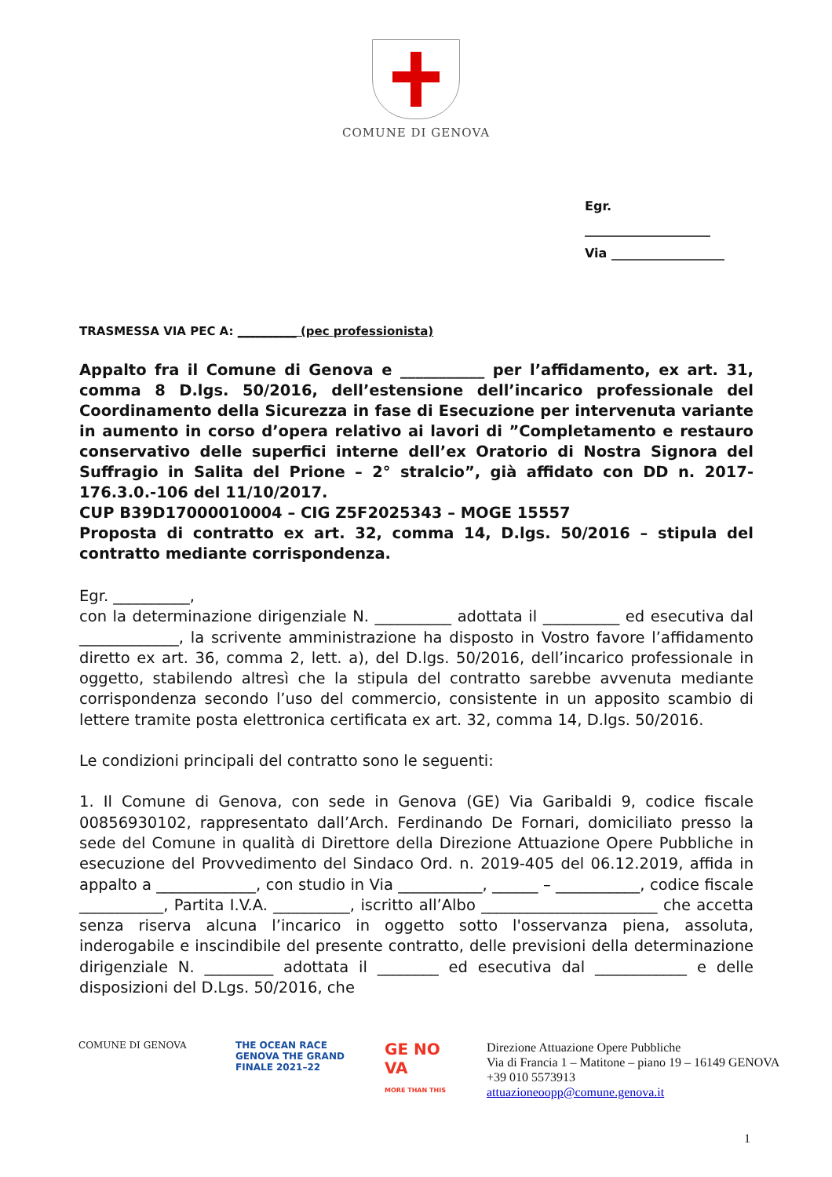COMUNE DI GENOVA
Egr.
____________________
Via __________________
TRASMESSA VIA PEC A: __________ (pec professionista)
Appalto fra il Comune di Genova e ___________ per l’affidamento, ex art. 31, comma 8 D.lgs. 50/2016, dell’estensione dell’incarico professionale del Coordinamento della Sicurezza in fase di Esecuzione per intervenuta variante in aumento in corso d’opera relativo ai lavori di ”Completamento e restauro conservativo delle superfici interne dell’ex Oratorio di Nostra Signora del Suffragio in Salita del Prione – 2° stralcio”, già affidato con DD n. 2017-176.3.0.-106 del 11/10/2017.
CUP B39D17000010004 – CIG Z5F2025343 – MOGE 15557
Proposta di contratto ex art. 32, comma 14, D.lgs. 50/2016 – stipula del contratto mediante corrispondenza.
Egr. __________,
con la determinazione dirigenziale N. __________ adottata il __________ ed esecutiva dal _____________, la scrivente amministrazione ha disposto in Vostro favore l’affidamento diretto ex art. 36, comma 2, lett. a), del D.lgs. 50/2016, dell’incarico professionale in oggetto, stabilendo altresì che la stipula del contratto sarebbe avvenuta mediante corrispondenza secondo l’uso del commercio, consistente in un apposito scambio di lettere tramite posta elettronica certificata ex art. 32, comma 14, D.lgs. 50/2016.
Le condizioni principali del contratto sono le seguenti:
1. Il Comune di Genova, con sede in Genova (GE) Via Garibaldi 9, codice fiscale 00856930102, rappresentato dall’Arch. Ferdinando De Fornari, domiciliato presso la sede del Comune in qualità di Direttore della Direzione Attuazione Opere Pubbliche in esecuzione del Provvedimento del Sindaco Ord. n. 2019-405 del 06.12.2019, affida in appalto a _____________, con studio in Via ___________, ______ – ___________, codice fiscale ___________, Partita I.V.A. __________, iscritto all’Albo _______________________ che accetta senza riserva alcuna l’incarico in oggetto sotto l'osservanza piena, assoluta, inderogabile e inscindibile del presente contratto, delle previsioni della determinazione dirigenziale N. _________ adottata il ________ ed esecutiva dal ____________ e delle disposizioni del D.Lgs. 50/2016, che
COMUNE DI GENOVA THE OCEAN RACE
GENOVA THE GRAND FINALE 2021–22
GE NO VA
MORE THAN THIS
Direzione Attuazione Opere Pubbliche
Via di Francia 1 – Matitone – piano 19 – 16149 GENOVA
+39 010 5573913
attuazioneoopp@comune.genova.it
1